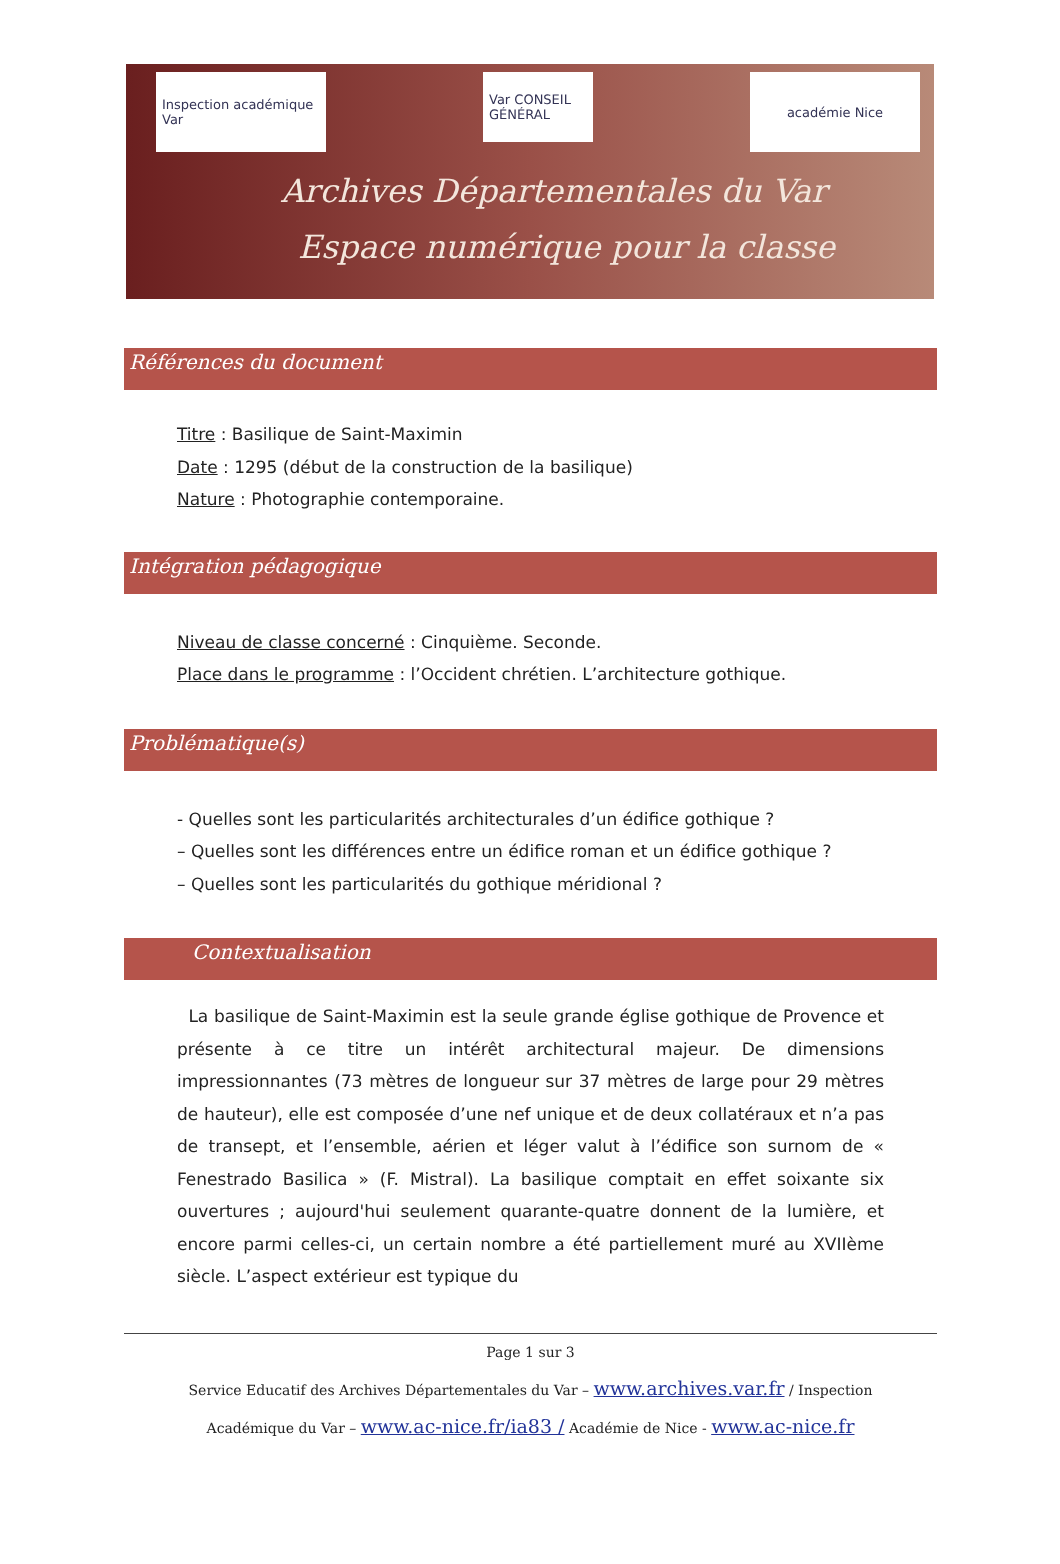Inspection académique Var
Var CONSEIL GÉNÉRAL
académie Nice
Archives Départementales du Var
Espace numérique pour la classe
Références du document
Titre : Basilique de Saint-Maximin
Date : 1295 (début de la construction de la basilique)
Nature : Photographie contemporaine.
Intégration pédagogique
Niveau de classe concerné : Cinquième. Seconde.
Place dans le programme : l’Occident chrétien. L’architecture gothique.
Problématique(s)
- Quelles sont les particularités architecturales d’un édifice gothique ?
– Quelles sont les différences entre un édifice roman et un édifice gothique ?
– Quelles sont les particularités du gothique méridional ?
Contextualisation
La basilique de Saint-Maximin est la seule grande église gothique de Provence et présente à ce titre un intérêt architectural majeur. De dimensions impressionnantes (73 mètres de longueur sur 37 mètres de large pour 29 mètres de hauteur), elle est composée d’une nef unique et de deux collatéraux et n’a pas de transept, et l’ensemble, aérien et léger valut à l’édifice son surnom de « Fenestrado Basilica » (F. Mistral). La basilique comptait en effet soixante six ouvertures ; aujourd'hui seulement quarante-quatre donnent de la lumière, et encore parmi celles-ci, un certain nombre a été partiellement muré au XVIIème siècle. L’aspect extérieur est typique du
Page 1 sur 3
Service Educatif des Archives Départementales du Var – www.archives.var.fr / Inspection
Académique du Var – www.ac-nice.fr/ia83 / Académie de Nice - www.ac-nice.fr